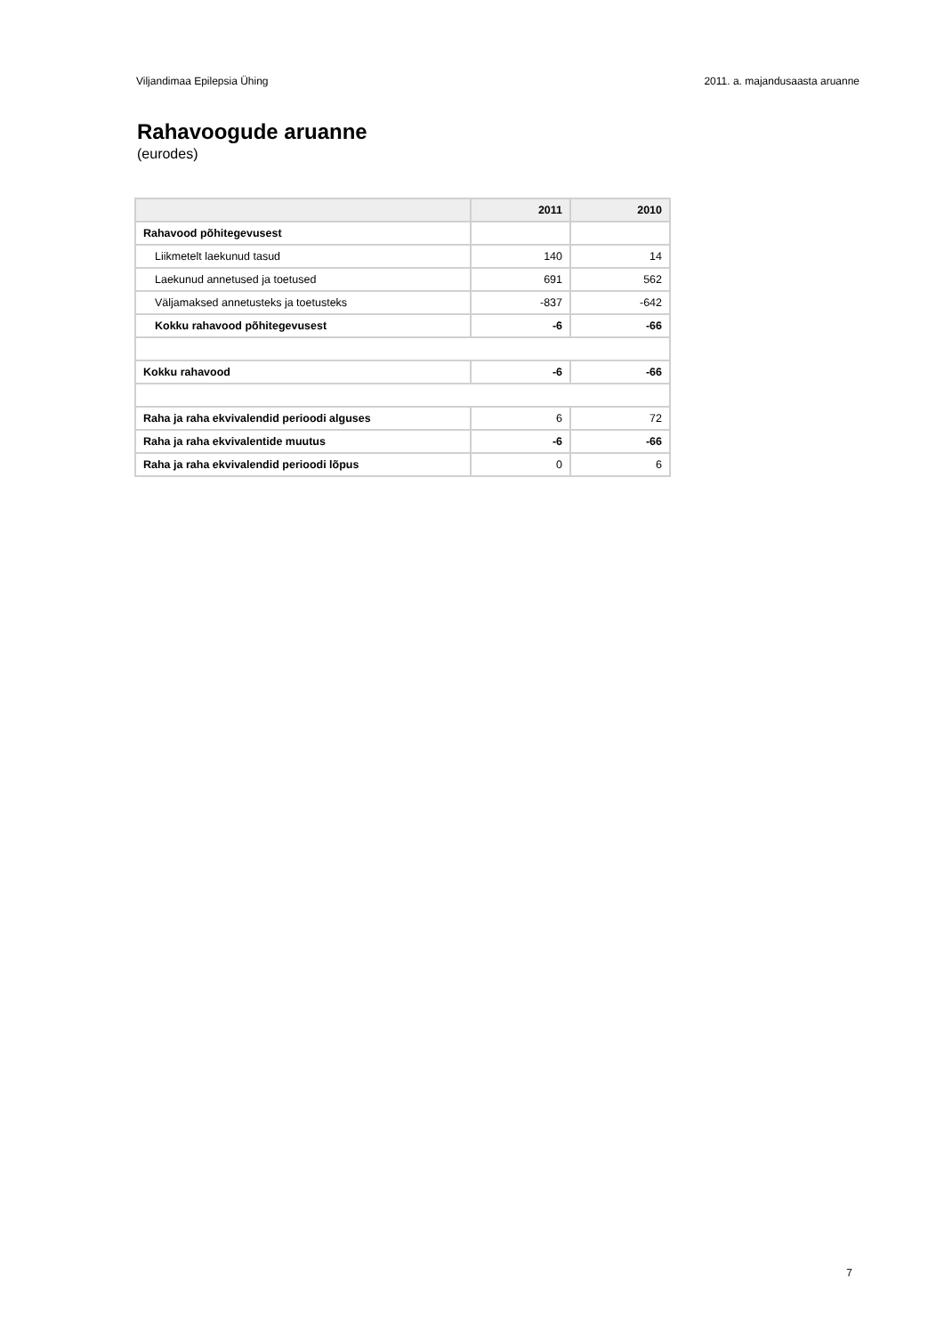Viljandimaa Epilepsia Ühing 2011. a. majandusaasta aruanne
Rahavoogude aruanne
(eurodes)
| | 2011 | 2010 |
| --- | --- | --- |
| Rahavood põhitegevusest | | |
| Liikmetelt laekunud tasud | 140 | 14 |
| Laekunud annetused ja toetused | 691 | 562 |
| Väljamaksed annetusteks ja toetusteks | -837 | -642 |
| Kokku rahavood põhitegevusest | -6 | -66 |
| Kokku rahavood | -6 | -66 |
| Raha ja raha ekvivalendid perioodi alguses | 6 | 72 |
| Raha ja raha ekvivalentide muutus | -6 | -66 |
| Raha ja raha ekvivalendid perioodi lõpus | 0 | 6 |
7